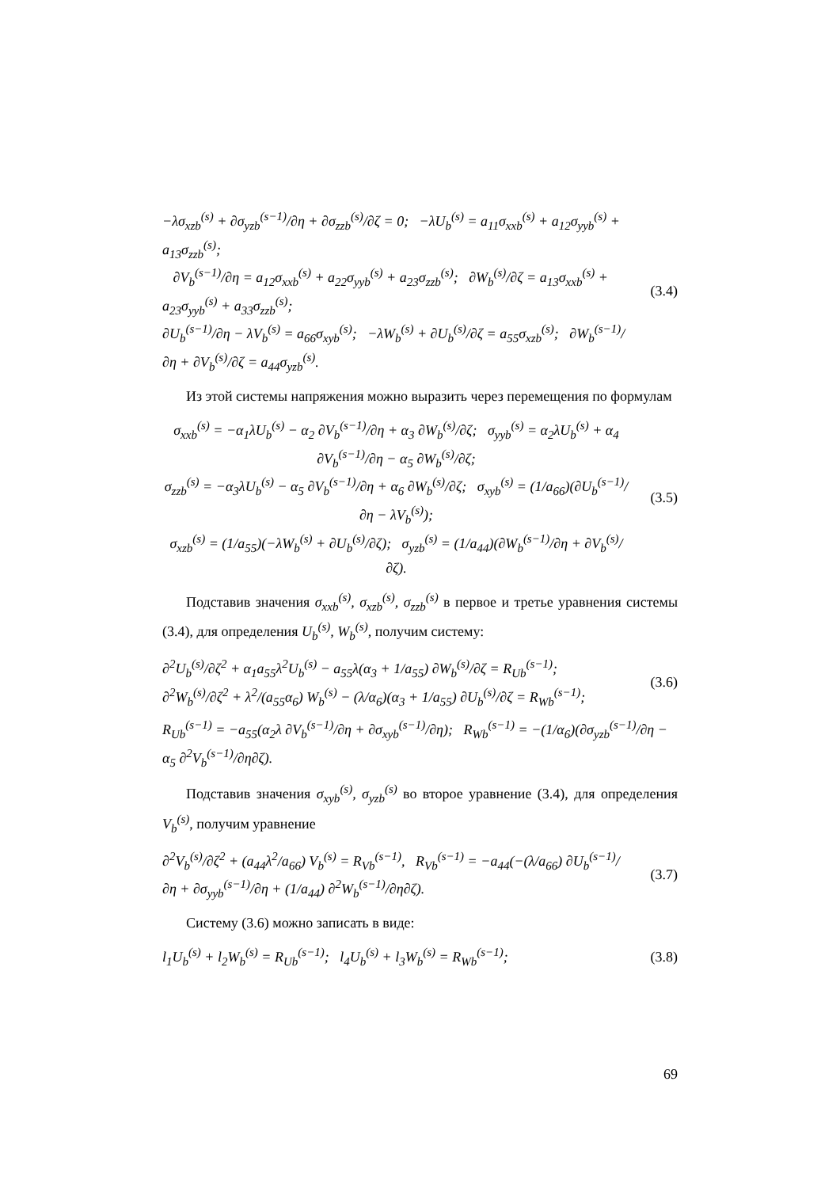−λσ<sub>xzb</sub><sup>(s)</sup> + ∂σ<sub>yzb</sub><sup>(s−1)</sup>/∂η + ∂σ<sub>zzb</sub><sup>(s)</sup>/∂ζ = 0; −λU<sub>b</sub><sup>(s)</sup> = a<sub>11</sub>σ<sub>xxb</sub><sup>(s)</sup> + a<sub>12</sub>σ<sub>yyb</sub><sup>(s)</sup> + a<sub>13</sub>σ<sub>zzb</sub><sup>(s)</sup>;
∂V<sub>b</sub><sup>(s−1)</sup>/∂η = a<sub>12</sub>σ<sub>xxb</sub><sup>(s)</sup> + a<sub>22</sub>σ<sub>yyb</sub><sup>(s)</sup> + a<sub>23</sub>σ<sub>zzb</sub><sup>(s)</sup>; ∂W<sub>b</sub><sup>(s)</sup>/∂ζ = a<sub>13</sub>σ<sub>xxb</sub><sup>(s)</sup> + a<sub>23</sub>σ<sub>yyb</sub><sup>(s)</sup> + a<sub>33</sub>σ<sub>zzb</sub><sup>(s)</sup>;
∂U<sub>b</sub><sup>(s−1)</sup>/∂η − λV<sub>b</sub><sup>(s)</sup> = a<sub>66</sub>σ<sub>xyb</sub><sup>(s)</sup>; −λW<sub>b</sub><sup>(s)</sup> + ∂U<sub>b</sub><sup>(s)</sup>/∂ζ = a<sub>55</sub>σ<sub>xzb</sub><sup>(s)</sup>; ∂W<sub>b</sub><sup>(s−1)</sup>/∂η + ∂V<sub>b</sub><sup>(s)</sup>/∂ζ = a<sub>44</sub>σ<sub>yzb</sub><sup>(s)</sup>.
(3.4)
Из этой системы напряжения можно выразить через перемещения по формулам
σ<sub>xxb</sub><sup>(s)</sup> = −α<sub>1</sub>λU<sub>b</sub><sup>(s)</sup> − α<sub>2</sub> ∂V<sub>b</sub><sup>(s−1)</sup>/∂η + α<sub>3</sub> ∂W<sub>b</sub><sup>(s)</sup>/∂ζ; σ<sub>yyb</sub><sup>(s)</sup> = α<sub>2</sub>λU<sub>b</sub><sup>(s)</sup> + α<sub>4</sub> ∂V<sub>b</sub><sup>(s−1)</sup>/∂η − α<sub>5</sub> ∂W<sub>b</sub><sup>(s)</sup>/∂ζ;
σ<sub>zzb</sub><sup>(s)</sup> = −α<sub>3</sub>λU<sub>b</sub><sup>(s)</sup> − α<sub>5</sub> ∂V<sub>b</sub><sup>(s−1)</sup>/∂η + α<sub>6</sub> ∂W<sub>b</sub><sup>(s)</sup>/∂ζ; σ<sub>xyb</sub><sup>(s)</sup> = (1/a<sub>66</sub>)(∂U<sub>b</sub><sup>(s−1)</sup>/∂η − λV<sub>b</sub><sup>(s)</sup>);
σ<sub>xzb</sub><sup>(s)</sup> = (1/a<sub>55</sub>)(−λW<sub>b</sub><sup>(s)</sup> + ∂U<sub>b</sub><sup>(s)</sup>/∂ζ); σ<sub>yzb</sub><sup>(s)</sup> = (1/a<sub>44</sub>)(∂W<sub>b</sub><sup>(s−1)</sup>/∂η + ∂V<sub>b</sub><sup>(s)</sup>/∂ζ).
(3.5)
Подставив значения σ<sub>xxb</sub><sup>(s)</sup>, σ<sub>xzb</sub><sup>(s)</sup>, σ<sub>zzb</sub><sup>(s)</sup> в первое и третье уравнения системы (3.4), для определения U<sub>b</sub><sup>(s)</sup>, W<sub>b</sub><sup>(s)</sup>, получим систему:
∂<sup>2</sup>U<sub>b</sub><sup>(s)</sup>/∂ζ<sup>2</sup> + α<sub>1</sub>a<sub>55</sub>λ<sup>2</sup>U<sub>b</sub><sup>(s)</sup> − a<sub>55</sub>λ(α<sub>3</sub> + 1/a<sub>55</sub>) ∂W<sub>b</sub><sup>(s)</sup>/∂ζ = R<sub>Ub</sub><sup>(s−1)</sup>;
∂<sup>2</sup>W<sub>b</sub><sup>(s)</sup>/∂ζ<sup>2</sup> + λ<sup>2</sup>/(a<sub>55</sub>α<sub>6</sub>) W<sub>b</sub><sup>(s)</sup> − (λ/α<sub>6</sub>)(α<sub>3</sub> + 1/a<sub>55</sub>) ∂U<sub>b</sub><sup>(s)</sup>/∂ζ = R<sub>Wb</sub><sup>(s−1)</sup>;
(3.6)
R<sub>Ub</sub><sup>(s−1)</sup> = −a<sub>55</sub>(α<sub>2</sub>λ ∂V<sub>b</sub><sup>(s−1)</sup>/∂η + ∂σ<sub>xyb</sub><sup>(s−1)</sup>/∂η); R<sub>Wb</sub><sup>(s−1)</sup> = −(1/α<sub>6</sub>)(∂σ<sub>yzb</sub><sup>(s−1)</sup>/∂η − α<sub>5</sub> ∂<sup>2</sup>V<sub>b</sub><sup>(s−1)</sup>/∂η∂ζ).
Подставив значения σ<sub>xyb</sub><sup>(s)</sup>, σ<sub>yzb</sub><sup>(s)</sup> во второе уравнение (3.4), для определения V<sub>b</sub><sup>(s)</sup>, получим уравнение
∂<sup>2</sup>V<sub>b</sub><sup>(s)</sup>/∂ζ<sup>2</sup> + (a<sub>44</sub>λ<sup>2</sup>/a<sub>66</sub>) V<sub>b</sub><sup>(s)</sup> = R<sub>Vb</sub><sup>(s−1)</sup>, R<sub>Vb</sub><sup>(s−1)</sup> = −a<sub>44</sub>(−(λ/a<sub>66</sub>) ∂U<sub>b</sub><sup>(s−1)</sup>/∂η + ∂σ<sub>yyb</sub><sup>(s−1)</sup>/∂η + (1/a<sub>44</sub>) ∂<sup>2</sup>W<sub>b</sub><sup>(s−1)</sup>/∂η∂ζ).
(3.7)
Систему (3.6) можно записать в виде:
l<sub>1</sub>U<sub>b</sub><sup>(s)</sup> + l<sub>2</sub>W<sub>b</sub><sup>(s)</sup> = R<sub>Ub</sub><sup>(s−1)</sup>; l<sub>4</sub>U<sub>b</sub><sup>(s)</sup> + l<sub>3</sub>W<sub>b</sub><sup>(s)</sup> = R<sub>Wb</sub><sup>(s−1)</sup>;
(3.8)
69